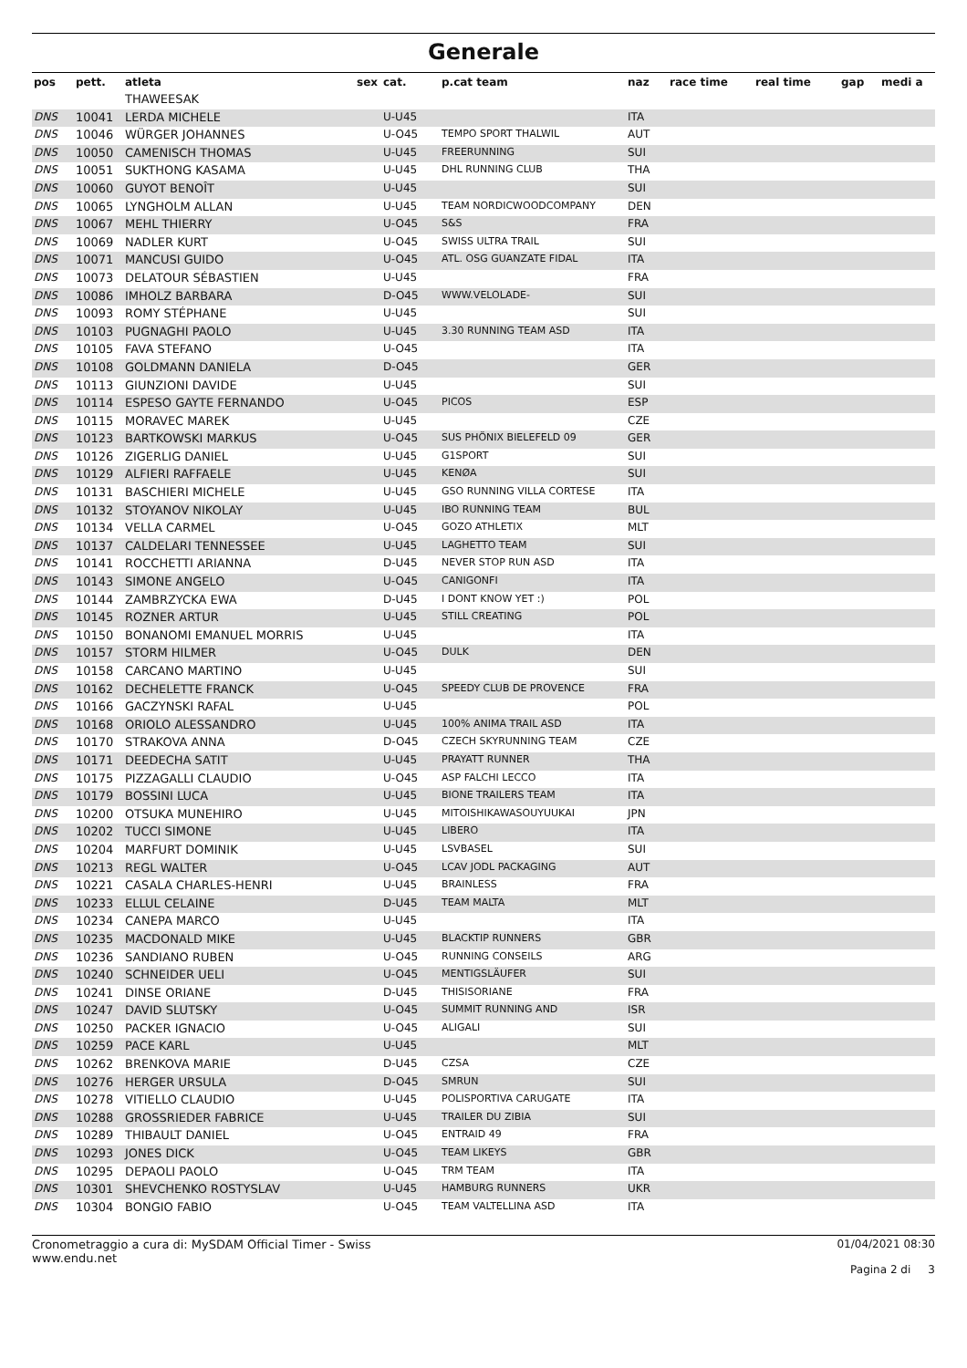Generale
| pos | pett. | atleta | sex | cat. | p.cat team | naz | race time | real time | gap | medi a |
| --- | --- | --- | --- | --- | --- | --- | --- | --- | --- | --- |
| | | THAWEESAK | | | | | | | | |
| DNS | 10041 | LERDA MICHELE | | U-U45 | | ITA | | | | |
| DNS | 10046 | WÜRGER JOHANNES | | U-O45 | TEMPO SPORT THALWIL | AUT | | | | |
| DNS | 10050 | CAMENISCH THOMAS | | U-U45 | FREERUNNING | SUI | | | | |
| DNS | 10051 | SUKTHONG KASAMA | | U-U45 | DHL RUNNING CLUB | THA | | | | |
| DNS | 10060 | GUYOT BENOÎT | | U-U45 | | SUI | | | | |
| DNS | 10065 | LYNGHOLM ALLAN | | U-U45 | TEAM NORDICWOODCOMPANY | DEN | | | | |
| DNS | 10067 | MEHL THIERRY | | U-O45 | S&S | FRA | | | | |
| DNS | 10069 | NADLER KURT | | U-O45 | SWISS ULTRA TRAIL | SUI | | | | |
| DNS | 10071 | MANCUSI GUIDO | | U-O45 | ATL. OSG GUANZATE FIDAL | ITA | | | | |
| DNS | 10073 | DELATOUR SÉBASTIEN | | U-U45 | | FRA | | | | |
| DNS | 10086 | IMHOLZ BARBARA | | D-O45 | WWW.VELOLADE- | SUI | | | | |
| DNS | 10093 | ROMY STÉPHANE | | U-U45 | | SUI | | | | |
| DNS | 10103 | PUGNAGHI PAOLO | | U-U45 | 3.30 RUNNING TEAM ASD | ITA | | | | |
| DNS | 10105 | FAVA STEFANO | | U-O45 | | ITA | | | | |
| DNS | 10108 | GOLDMANN DANIELA | | D-O45 | | GER | | | | |
| DNS | 10113 | GIUNZIONI DAVIDE | | U-U45 | | SUI | | | | |
| DNS | 10114 | ESPESO GAYTE FERNANDO | | U-O45 | PICOS | ESP | | | | |
| DNS | 10115 | MORAVEC MAREK | | U-U45 | | CZE | | | | |
| DNS | 10123 | BARTKOWSKI MARKUS | | U-O45 | SUS PHÖNIX BIELEFELD 09 | GER | | | | |
| DNS | 10126 | ZIGERLIG DANIEL | | U-U45 | G1SPORT | SUI | | | | |
| DNS | 10129 | ALFIERI RAFFAELE | | U-U45 | KENØA | SUI | | | | |
| DNS | 10131 | BASCHIERI MICHELE | | U-U45 | GSO RUNNING VILLA CORTESE | ITA | | | | |
| DNS | 10132 | STOYANOV NIKOLAY | | U-U45 | IBO RUNNING TEAM | BUL | | | | |
| DNS | 10134 | VELLA CARMEL | | U-O45 | GOZO ATHLETIX | MLT | | | | |
| DNS | 10137 | CALDELARI TENNESSEE | | U-U45 | LAGHETTO TEAM | SUI | | | | |
| DNS | 10141 | ROCCHETTI ARIANNA | | D-U45 | NEVER STOP RUN ASD | ITA | | | | |
| DNS | 10143 | SIMONE ANGELO | | U-O45 | CANIGONFI | ITA | | | | |
| DNS | 10144 | ZAMBRZYCKA EWA | | D-U45 | I DONT KNOW YET :) | POL | | | | |
| DNS | 10145 | ROZNER ARTUR | | U-U45 | STILL CREATING | POL | | | | |
| DNS | 10150 | BONANOMI EMANUEL MORRIS | | U-U45 | | ITA | | | | |
| DNS | 10157 | STORM HILMER | | U-O45 | DULK | DEN | | | | |
| DNS | 10158 | CARCANO MARTINO | | U-U45 | | SUI | | | | |
| DNS | 10162 | DECHELETTE FRANCK | | U-O45 | SPEEDY CLUB DE PROVENCE | FRA | | | | |
| DNS | 10166 | GACZYNSKI RAFAL | | U-U45 | | POL | | | | |
| DNS | 10168 | ORIOLO ALESSANDRO | | U-U45 | 100% ANIMA TRAIL ASD | ITA | | | | |
| DNS | 10170 | STRAKOVA ANNA | | D-O45 | CZECH SKYRUNNING TEAM | CZE | | | | |
| DNS | 10171 | DEEDECHA SATIT | | U-U45 | PRAYATT RUNNER | THA | | | | |
| DNS | 10175 | PIZZAGALLI CLAUDIO | | U-O45 | ASP FALCHI LECCO | ITA | | | | |
| DNS | 10179 | BOSSINI LUCA | | U-U45 | BIONE TRAILERS TEAM | ITA | | | | |
| DNS | 10200 | OTSUKA MUNEHIRO | | U-U45 | MITOISHIKAWASOUYUUKAI | JPN | | | | |
| DNS | 10202 | TUCCI SIMONE | | U-U45 | LIBERO | ITA | | | | |
| DNS | 10204 | MARFURT DOMINIK | | U-U45 | LSVBASEL | SUI | | | | |
| DNS | 10213 | REGL WALTER | | U-O45 | LCAV JODL PACKAGING | AUT | | | | |
| DNS | 10221 | CASALA CHARLES-HENRI | | U-U45 | BRAINLESS | FRA | | | | |
| DNS | 10233 | ELLUL CELAINE | | D-U45 | TEAM MALTA | MLT | | | | |
| DNS | 10234 | CANEPA MARCO | | U-U45 | | ITA | | | | |
| DNS | 10235 | MACDONALD MIKE | | U-U45 | BLACKTIP RUNNERS | GBR | | | | |
| DNS | 10236 | SANDIANO RUBEN | | U-O45 | RUNNING CONSEILS | ARG | | | | |
| DNS | 10240 | SCHNEIDER UELI | | U-O45 | MENTIGSLÄUFER | SUI | | | | |
| DNS | 10241 | DINSE ORIANE | | D-U45 | THISISORIANE | FRA | | | | |
| DNS | 10247 | DAVID SLUTSKY | | U-O45 | SUMMIT RUNNING AND | ISR | | | | |
| DNS | 10250 | PACKER IGNACIO | | U-O45 | ALIGALI | SUI | | | | |
| DNS | 10259 | PACE KARL | | U-U45 | | MLT | | | | |
| DNS | 10262 | BRENKOVA MARIE | | D-U45 | CZSA | CZE | | | | |
| DNS | 10276 | HERGER URSULA | | D-O45 | SMRUN | SUI | | | | |
| DNS | 10278 | VITIELLO CLAUDIO | | U-U45 | POLISPORTIVA CARUGATE | ITA | | | | |
| DNS | 10288 | GROSSRIEDER FABRICE | | U-U45 | TRAILER DU ZIBIA | SUI | | | | |
| DNS | 10289 | THIBAULT DANIEL | | U-O45 | ENTRAID 49 | FRA | | | | |
| DNS | 10293 | JONES DICK | | U-O45 | TEAM LIKEYS | GBR | | | | |
| DNS | 10295 | DEPAOLI PAOLO | | U-O45 | TRM TEAM | ITA | | | | |
| DNS | 10301 | SHEVCHENKO ROSTYSLAV | | U-U45 | HAMBURG RUNNERS | UKR | | | | |
| DNS | 10304 | BONGIO FABIO | | U-O45 | TEAM VALTELLINA ASD | ITA | | | | |
Cronometraggio a cura di: MySDAM Official Timer - Swiss
www.endu.net
01/04/2021 08:30
Pagina 2 di 3